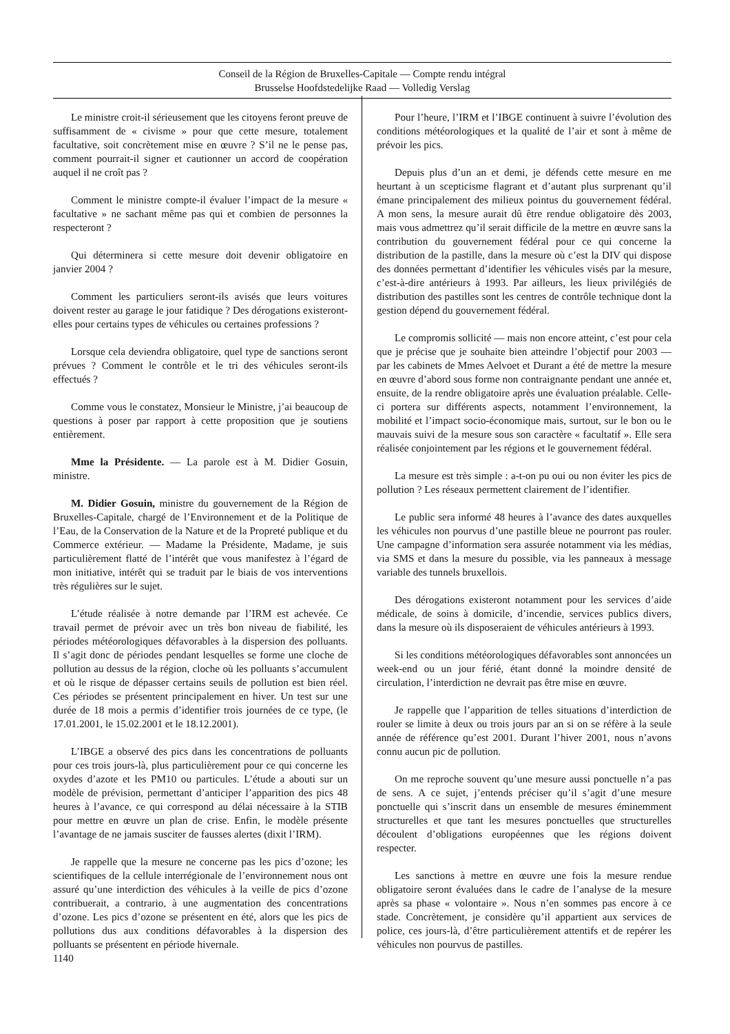Conseil de la Région de Bruxelles-Capitale — Compte rendu intégral
Brusselse Hoofdstedelijke Raad — Volledig Verslag
Le ministre croit-il sérieusement que les citoyens feront preuve de suffisamment de « civisme » pour que cette mesure, totalement facultative, soit concrètement mise en œuvre ? S’il ne le pense pas, comment pourrait-il signer et cautionner un accord de coopération auquel il ne croît pas ?
Comment le ministre compte-il évaluer l’impact de la mesure « facultative » ne sachant même pas qui et combien de personnes la respecteront ?
Qui déterminera si cette mesure doit devenir obligatoire en janvier 2004 ?
Comment les particuliers seront-ils avisés que leurs voitures doivent rester au garage le jour fatidique ? Des dérogations existeront-elles pour certains types de véhicules ou certaines professions ?
Lorsque cela deviendra obligatoire, quel type de sanctions seront prévues ? Comment le contrôle et le tri des véhicules seront-ils effectués ?
Comme vous le constatez, Monsieur le Ministre, j’ai beaucoup de questions à poser par rapport à cette proposition que je soutiens entièrement.
Mme la Présidente. — La parole est à M. Didier Gosuin, ministre.
M. Didier Gosuin, ministre du gouvernement de la Région de Bruxelles-Capitale, chargé de l’Environnement et de la Politique de l’Eau, de la Conservation de la Nature et de la Propreté publique et du Commerce extérieur. — Madame la Présidente, Madame, je suis particulièrement flatté de l’intérêt que vous manifestez à l’égard de mon initiative, intérêt qui se traduit par le biais de vos interventions très régulières sur le sujet.
L’étude réalisée à notre demande par l’IRM est achevée. Ce travail permet de prévoir avec un très bon niveau de fiabilité, les périodes météorologiques défavorables à la dispersion des polluants. Il s’agit donc de périodes pendant lesquelles se forme une cloche de pollution au dessus de la région, cloche où les polluants s’accumulent et où le risque de dépasser certains seuils de pollution est bien réel. Ces périodes se présentent principalement en hiver. Un test sur une durée de 18 mois a permis d’identifier trois journées de ce type, (le 17.01.2001, le 15.02.2001 et le 18.12.2001).
L’IBGE a observé des pics dans les concentrations de polluants pour ces trois jours-là, plus particulièrement pour ce qui concerne les oxydes d’azote et les PM10 ou particules. L’étude a abouti sur un modèle de prévision, permettant d’anticiper l’apparition des pics 48 heures à l’avance, ce qui correspond au délai nécessaire à la STIB pour mettre en œuvre un plan de crise. Enfin, le modèle présente l’avantage de ne jamais susciter de fausses alertes (dixit l’IRM).
Je rappelle que la mesure ne concerne pas les pics d’ozone; les scientifiques de la cellule interrégionale de l’environnement nous ont assuré qu’une interdiction des véhicules à la veille de pics d’ozone contribuerait, a contrario, à une augmentation des concentrations d’ozone. Les pics d’ozone se présentent en été, alors que les pics de pollutions dus aux conditions défavorables à la dispersion des polluants se présentent en période hivernale.
Pour l’heure, l’IRM et l’IBGE continuent à suivre l’évolution des conditions météorologiques et la qualité de l’air et sont à même de prévoir les pics.
Depuis plus d’un an et demi, je défends cette mesure en me heurtant à un scepticisme flagrant et d’autant plus surprenant qu’il émane principalement des milieux pointus du gouvernement fédéral. A mon sens, la mesure aurait dû être rendue obligatoire dès 2003, mais vous admettrez qu’il serait difficile de la mettre en œuvre sans la contribution du gouvernement fédéral pour ce qui concerne la distribution de la pastille, dans la mesure où c’est la DIV qui dispose des données permettant d’identifier les véhicules visés par la mesure, c’est-à-dire antérieurs à 1993. Par ailleurs, les lieux privilégiés de distribution des pastilles sont les centres de contrôle technique dont la gestion dépend du gouvernement fédéral.
Le compromis sollicité — mais non encore atteint, c’est pour cela que je précise que je souhaite bien atteindre l’objectif pour 2003 — par les cabinets de Mmes Aelvoet et Durant a été de mettre la mesure en œuvre d’abord sous forme non contraignante pendant une année et, ensuite, de la rendre obligatoire après une évaluation préalable. Celle-ci portera sur différents aspects, notamment l’environnement, la mobilité et l’impact socio-économique mais, surtout, sur le bon ou le mauvais suivi de la mesure sous son caractère « facultatif ». Elle sera réalisée conjointement par les régions et le gouvernement fédéral.
La mesure est très simple : a-t-on pu oui ou non éviter les pics de pollution ? Les réseaux permettent clairement de l’identifier.
Le public sera informé 48 heures à l’avance des dates auxquelles les véhicules non pourvus d’une pastille bleue ne pourront pas rouler. Une campagne d’information sera assurée notamment via les médias, via SMS et dans la mesure du possible, via les panneaux à message variable des tunnels bruxellois.
Des dérogations existeront notamment pour les services d’aide médicale, de soins à domicile, d’incendie, services publics divers, dans la mesure où ils disposeraient de véhicules antérieurs à 1993.
Si les conditions météorologiques défavorables sont annoncées un week-end ou un jour férié, étant donné la moindre densité de circulation, l’interdiction ne devrait pas être mise en œuvre.
Je rappelle que l’apparition de telles situations d’interdiction de rouler se limite à deux ou trois jours par an si on se réfère à la seule année de référence qu’est 2001. Durant l’hiver 2001, nous n’avons connu aucun pic de pollution.
On me reproche souvent qu’une mesure aussi ponctuelle n’a pas de sens. A ce sujet, j’entends préciser qu’il s’agit d’une mesure ponctuelle qui s’inscrit dans un ensemble de mesures éminemment structurelles et que tant les mesures ponctuelles que structurelles découlent d’obligations européennes que les régions doivent respecter.
Les sanctions à mettre en œuvre une fois la mesure rendue obligatoire seront évaluées dans le cadre de l’analyse de la mesure après sa phase « volontaire ». Nous n’en sommes pas encore à ce stade. Concrètement, je considère qu’il appartient aux services de police, ces jours-là, d’être particulièrement attentifs et de repérer les véhicules non pourvus de pastilles.
1140